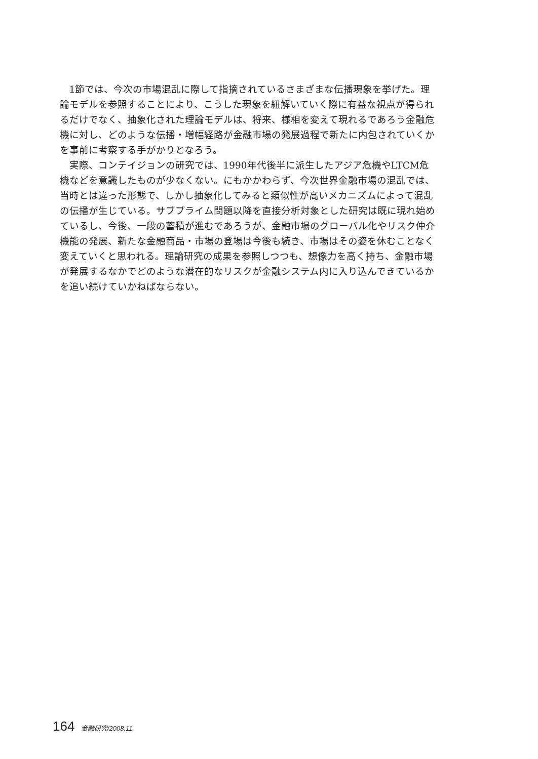1節では、今次の市場混乱に際して指摘されているさまざまな伝播現象を挙げた。理論モデルを参照することにより、こうした現象を紐解いていく際に有益な視点が得られるだけでなく、抽象化された理論モデルは、将来、様相を変えて現れるであろう金融危機に対し、どのような伝播・増幅経路が金融市場の発展過程で新たに内包されていくかを事前に考察する手がかりとなろう。
実際、コンテイジョンの研究では、1990年代後半に派生したアジア危機やLTCM危機などを意識したものが少なくない。にもかかわらず、今次世界金融市場の混乱では、当時とは違った形態で、しかし抽象化してみると類似性が高いメカニズムによって混乱の伝播が生じている。サブプライム問題以降を直接分析対象とした研究は既に現れ始めているし、今後、一段の蓄積が進むであろうが、金融市場のグローバル化やリスク仲介機能の発展、新たな金融商品・市場の登場は今後も続き、市場はその姿を休むことなく変えていくと思われる。理論研究の成果を参照しつつも、想像力を高く持ち、金融市場が発展するなかでどのような潜在的なリスクが金融システム内に入り込んできているかを追い続けていかねばならない。
164 金融研究/2008.11